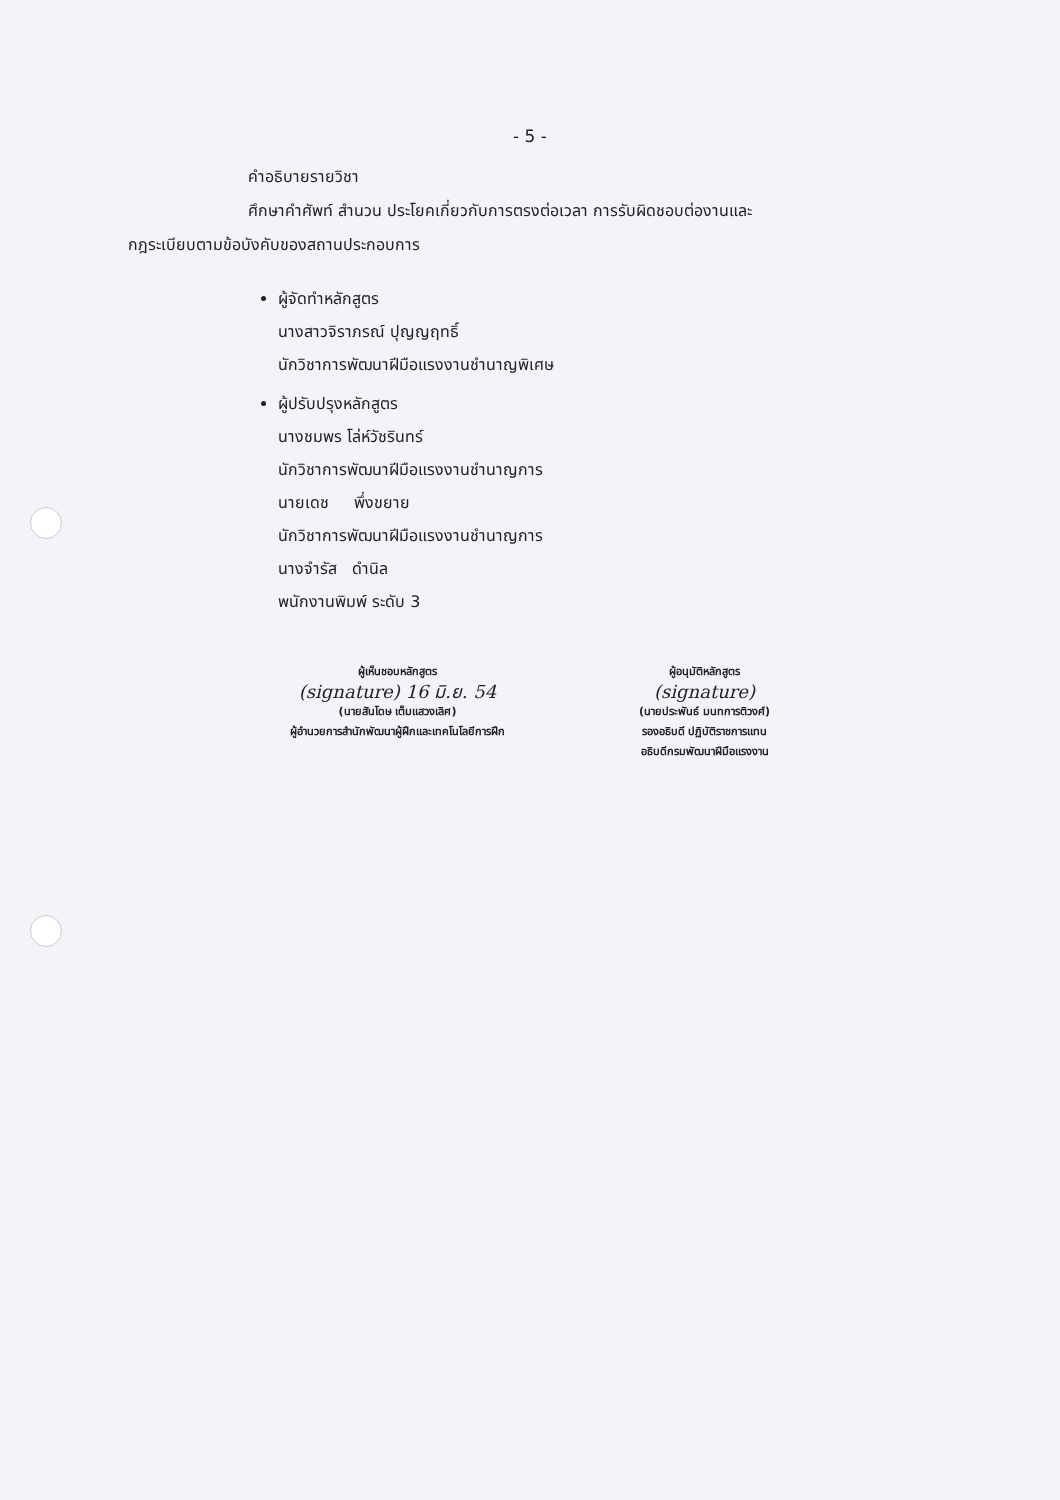- 5 -
คำอธิบายรายวิชา
ศึกษาคำศัพท์ สำนวน ประโยคเกี่ยวกับการตรงต่อเวลา การรับผิดชอบต่องานและ
กฎระเบียบตามข้อบังคับของสถานประกอบการ
ผู้จัดทำหลักสูตร
นางสาวจิราภรณ์ ปุญญฤทธิ์
นักวิชาการพัฒนาฝีมือแรงงานชำนาญพิเศษ
ผู้ปรับปรุงหลักสูตร
นางชมพร โล่ห์วัชรินทร์
นักวิชาการพัฒนาฝีมือแรงงานชำนาญการ
นายเดช พึ่งขยาย
นักวิชาการพัฒนาฝีมือแรงงานชำนาญการ
นางจำรัส ดำนิล
พนักงานพิมพ์ ระดับ 3
ผู้เห็นชอบหลักสูตร
(signature) 16 มิ.ย. 54
(นายสันโดษ เต็มแสวงเลิศ)
ผู้อำนวยการสำนักพัฒนาผู้ฝึกและเทคโนโลยีการฝึก
ผู้อนุมัติหลักสูตร
(signature)
(นายประพันธ์ มนทการติวงศ์)
รองอธิบดี ปฏิบัติราชการแทน
อธิบดีกรมพัฒนาฝีมือแรงงาน